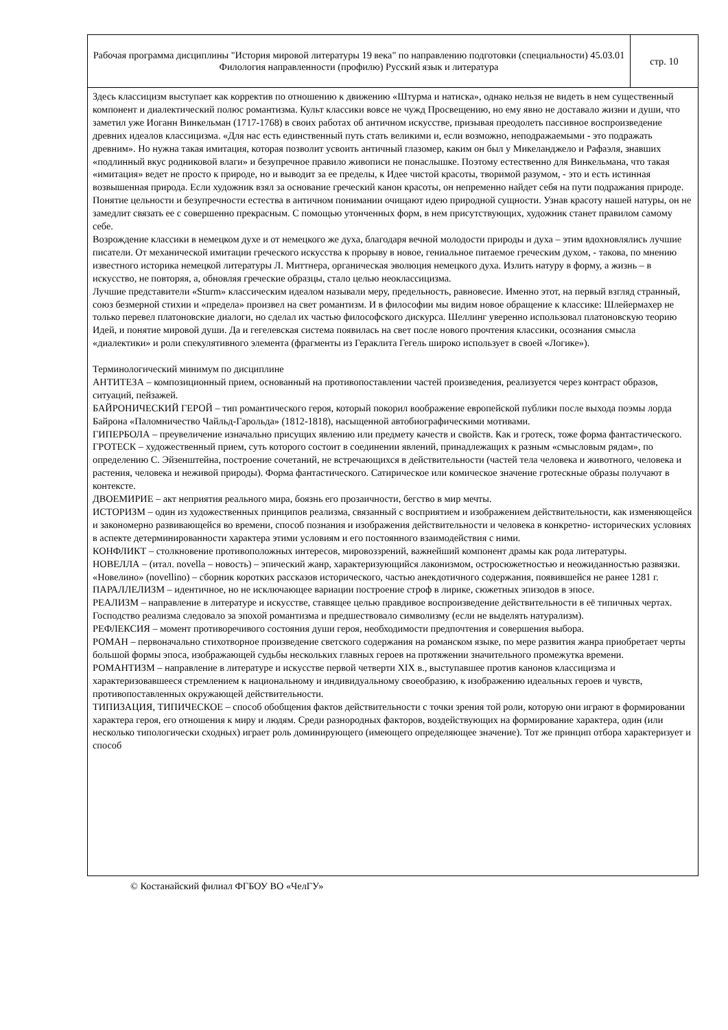| Рабочая программа дисциплины "История мировой литературы 19 века" по направлению подготовки (специальности) 45.03.01 Филология направленности (профилю) Русский язык и литература | стр. 10 |
Здесь классицизм выступает как корректив по отношению к движению «Штурма и натиска», однако нельзя не видеть в нем существенный компонент и диалектический полюс романтизма. Культ классики вовсе не чужд Просвещению, но ему явно не доставало жизни и души, что заметил уже Иоганн Винкельман (1717-1768) в своих работах об античном искусстве, призывая преодолеть пассивное воспроизведение древних идеалов классицизма. «Для нас есть единственный путь стать великими и, если возможно, неподражаемыми - это подражать древним». Но нужна такая имитация, которая позволит усвоить античный глазомер, каким он был у Микеланджело и Рафаэля, знавших «подлинный вкус родниковой влаги» и безупречное правило живописи не понаслышке. Поэтому естественно для Винкельмана, что такая «имитация» ведет не просто к природе, но и выводит за ее пределы, к Идее чистой красоты, творимой разумом, - это и есть истинная возвышенная природа. Если художник взял за основание греческий канон красоты, он непременно найдет себя на пути подражания природе. Понятие цельности и безупречности естества в античном понимании очищают идею природной сущности. Узнав красоту нашей натуры, он не замедлит связать ее с совершенно прекрасным. С помощью утонченных форм, в нем присутствующих, художник станет правилом самому себе.
Возрождение классики в немецком духе и от немецкого же духа, благодаря вечной молодости природы и духа – этим вдохновлялись лучшие писатели. От механической имитации греческого искусства к прорыву в новое, гениальное питаемое греческим духом, - такова, по мнению известного историка немецкой литературы Л. Миттнера, органическая эволюция немецкого духа. Излить натуру в форму, а жизнь – в искусство, не повторяя, а, обновляя греческие образцы, стало целью неоклассицизма.
Лучшие представители «Sturm» классическим идеалом называли меру, предельность, равновесие. Именно этот, на первый взгляд странный, союз безмерной стихии и «предела» произвел на свет романтизм. И в философии мы видим новое обращение к классике: Шлейермахер не только перевел платоновские диалоги, но сделал их частью философского дискурса. Шеллинг уверенно использовал платоновскую теорию Идей, и понятие мировой души. Да и гегелевская система появилась на свет после нового прочтения классики, осознания смысла «диалектики» и роли спекулятивного элемента (фрагменты из Гераклита Гегель широко использует в своей «Логике»).
Терминологический минимум по дисциплине
АНТИТЕЗА – композиционный прием, основанный на противопоставлении частей произведения, реализуется через контраст образов, ситуаций, пейзажей.
БАЙРОНИЧЕСКИЙ ГЕРОЙ – тип романтического героя, который покорил воображение европейской публики после выхода поэмы лорда Байрона «Паломничество Чайльд-Гарольда» (1812-1818), насыщенной автобиографическими мотивами.
ГИПЕРБОЛА – преувеличение изначально присущих явлению или предмету качеств и свойств. Как и гротеск, тоже форма фантастического.
ГРОТЕСК – художественный прием, суть которого состоит в соединении явлений, принадлежащих к разным «смысловым рядам», по определению С. Эйзенштейна, построение сочетаний, не встречающихся в действительности (частей тела человека и животного, человека и растения, человека и неживой природы). Форма фантастического. Сатирическое или комическое значение гротескные образы получают в контексте.
ДВОЕМИРИЕ – акт неприятия реального мира, боязнь его прозаичности, бегство в мир мечты.
ИСТОРИЗМ – один из художественных принципов реализма, связанный с восприятием и изображением действительности, как изменяющейся и закономерно развивающейся во времени, способ познания и изображения действительности и человека в конкретно- исторических условиях в аспекте детерминированности характера этими условиям и его постоянного взаимодействия с ними.
КОНФЛИКТ – столкновение противоположных интересов, мировоззрений, важнейший компонент драмы как рода литературы.
НОВЕЛЛА – (итал. novella – новость) – эпический жанр, характеризующийся лаконизмом, остросюжетностью и неожиданностью развязки. «Новелино» (novellino) – сборник коротких рассказов исторического, частью анекдотичного содержания, появившейся не ранее 1281 г.
ПАРАЛЛЕЛИЗМ – идентичное, но не исключающее вариации построение строф в лирике, сюжетных эпизодов в эпосе.
РЕАЛИЗМ – направление в литературе и искусстве, ставящее целью правдивое воспроизведение действительности в её типичных чертах. Господство реализма следовало за эпохой романтизма и предшествовало символизму (если не выделять натурализм).
РЕФЛЕКСИЯ – момент противоречивого состояния души героя, необходимости предпочтения и совершения выбора.
РОМАН – первоначально стихотворное произведение светского содержания на романском языке, по мере развития жанра приобретает черты большой формы эпоса, изображающей судьбы нескольких главных героев на протяжении значительного промежутка времени.
РОМАНТИЗМ – направление в литературе и искусстве первой четверти XIX в., выступавшее против канонов классицизма и характеризовавшееся стремлением к национальному и индивидуальному своеобразию, к изображению идеальных героев и чувств, противопоставленных окружающей действительности.
ТИПИЗАЦИЯ, ТИПИЧЕСКОЕ – способ обобщения фактов действительности с точки зрения той роли, которую они играют в формировании характера героя, его отношения к миру и людям. Среди разнородных факторов, воздействующих на формирование характера, один (или несколько типологически сходных) играет роль доминирующего (имеющего определяющее значение). Тот же принцип отбора характеризует и способ
© Костанайский филиал ФГБОУ ВО «ЧелГУ»